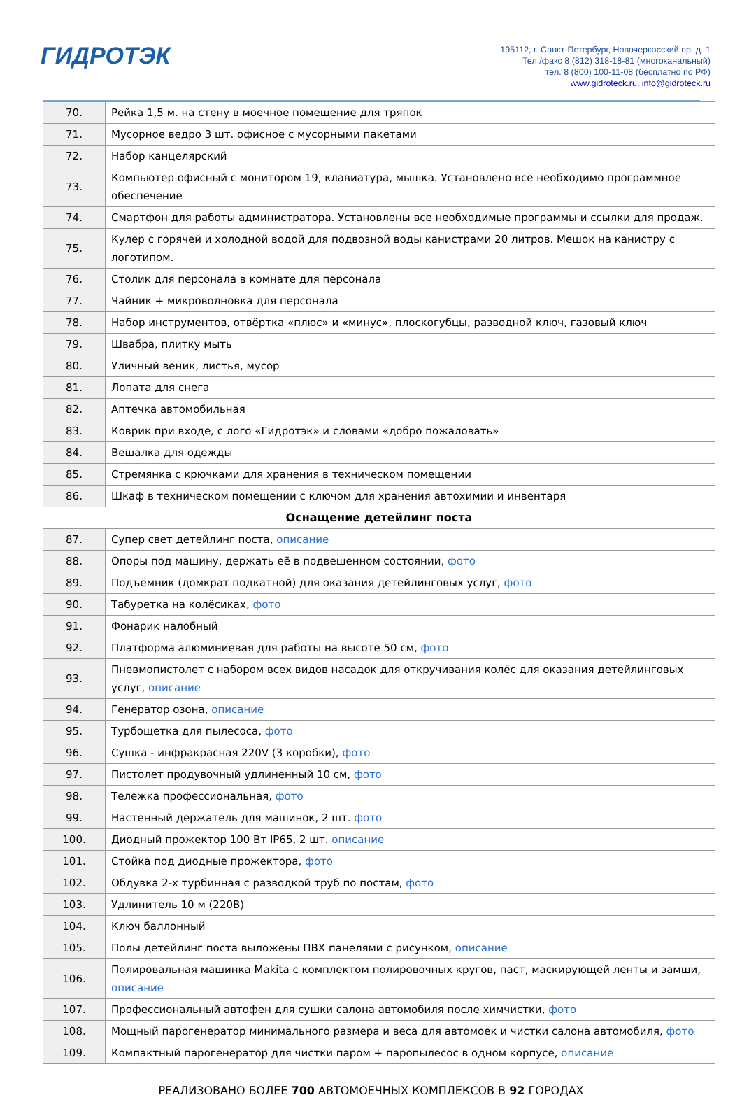ГИДРОТЭК
195112, г. Санкт-Петербург, Новочеркасский пр. д. 1
Тел./факс 8 (812) 318-18-81 (многоканальный)
тел. 8 (800) 100-11-08 (бесплатно по РФ)
www.gidroteck.ru, info@gidroteck.ru
| 70. | Рейка 1,5 м. на стену в моечное помещение для тряпок |
| 71. | Мусорное ведро 3 шт. офисное с мусорными пакетами |
| 72. | Набор канцелярский |
| 73. | Компьютер офисный с монитором 19, клавиатура, мышка. Установлено всё необходимо программное обеспечение |
| 74. | Смартфон для работы администратора. Установлены все необходимые программы и ссылки для продаж. |
| 75. | Кулер с горячей и холодной водой для подвозной воды канистрами 20 литров. Мешок на канистру с логотипом. |
| 76. | Столик для персонала в комнате для персонала |
| 77. | Чайник + микроволновка для персонала |
| 78. | Набор инструментов, отвёртка «плюс» и «минус», плоскогубцы, разводной ключ, газовый ключ |
| 79. | Швабра, плитку мыть |
| 80. | Уличный веник, листья, мусор |
| 81. | Лопата для снега |
| 82. | Аптечка автомобильная |
| 83. | Коврик при входе, с лого «Гидротэк» и словами «добро пожаловать» |
| 84. | Вешалка для одежды |
| 85. | Стремянка с крючками для хранения в техническом помещении |
| 86. | Шкаф в техническом помещении с ключом для хранения автохимии и инвентаря |
| Оснащение детейлинг поста | |
| 87. | Супер свет детейлинг поста, описание |
| 88. | Опоры под машину, держать её в подвешенном состоянии, фото |
| 89. | Подъёмник (домкрат подкатной) для оказания детейлинговых услуг, фото |
| 90. | Табуретка на колёсиках, фото |
| 91. | Фонарик налобный |
| 92. | Платформа алюминиевая для работы на высоте 50 см, фото |
| 93. | Пневмопистолет с набором всех видов насадок для откручивания колёс для оказания детейлинговых услуг, описание |
| 94. | Генератор озона, описание |
| 95. | Турбощетка для пылесоса, фото |
| 96. | Сушка - инфракрасная 220V (3 коробки), фото |
| 97. | Пистолет продувочный удлиненный 10 см, фото |
| 98. | Тележка профессиональная, фото |
| 99. | Настенный держатель для машинок, 2 шт. фото |
| 100. | Диодный прожектор 100 Вт IP65, 2 шт. описание |
| 101. | Стойка под диодные прожектора, фото |
| 102. | Обдувка 2-х турбинная с разводкой труб по постам, фото |
| 103. | Удлинитель 10 м (220В) |
| 104. | Ключ баллонный |
| 105. | Полы детейлинг поста выложены ПВХ панелями с рисунком, описание |
| 106. | Полировальная машинка Makita с комплектом полировочных кругов, паст, маскирующей ленты и замши, описание |
| 107. | Профессиональный автофен для сушки салона автомобиля после химчистки, фото |
| 108. | Мощный парогенератор минимального размера и веса для автомоек и чистки салона автомобиля, фото |
| 109. | Компактный парогенератор для чистки паром + паропылесос в одном корпусе, описание |
РЕАЛИЗОВАНО БОЛЕЕ 700 АВТОМОЕЧНЫХ КОМПЛЕКСОВ В 92 ГОРОДАХ